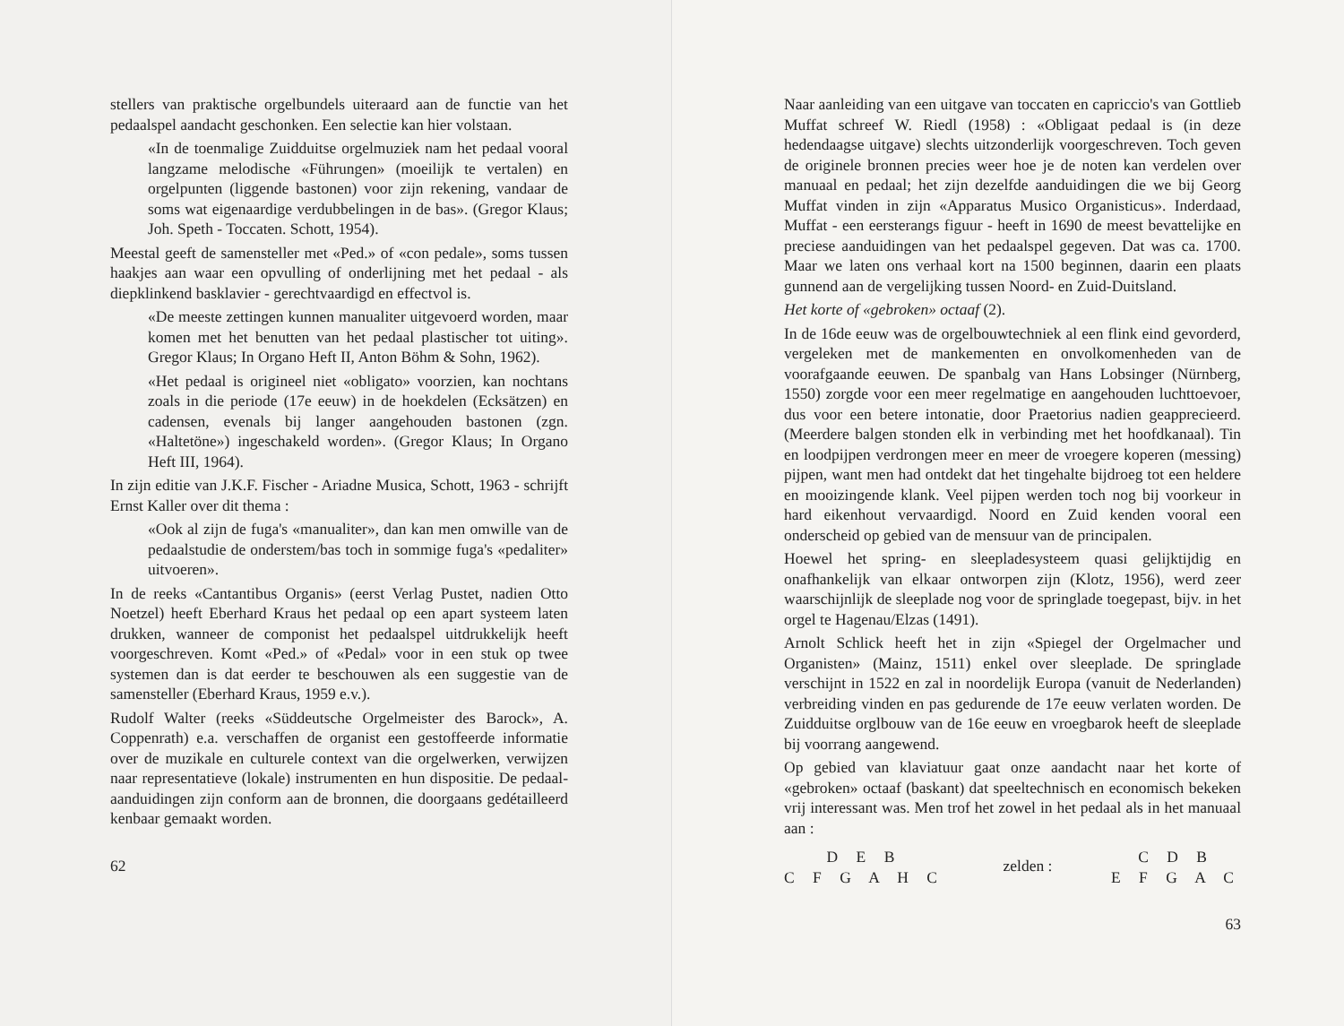stellers van praktische orgelbundels uiteraard aan de functie van het pedaalspel aandacht geschonken. Een selectie kan hier volstaan.
«In de toenmalige Zuidduitse orgelmuziek nam het pedaal vooral langzame melodische «Führungen» (moeilijk te vertalen) en orgelpunten (liggende bastonen) voor zijn rekening, vandaar de soms wat eigenaardige verdubbelingen in de bas». (Gregor Klaus; Joh. Speth - Toccaten. Schott, 1954).
Meestal geeft de samensteller met «Ped.» of «con pedale», soms tussen haakjes aan waar een opvulling of onderlijning met het pedaal - als diepklinkend basklavier - gerechtvaardigd en effectvol is.
«De meeste zettingen kunnen manualiter uitgevoerd worden, maar komen met het benutten van het pedaal plastischer tot uiting». Gregor Klaus; In Organo Heft II, Anton Böhm & Sohn, 1962).
«Het pedaal is origineel niet «obligato» voorzien, kan nochtans zoals in die periode (17e eeuw) in de hoekdelen (Ecksätzen) en cadensen, evenals bij langer aangehouden bastonen (zgn. «Haltetöne») ingeschakeld worden». (Gregor Klaus; In Organo Heft III, 1964).
In zijn editie van J.K.F. Fischer - Ariadne Musica, Schott, 1963 - schrijft Ernst Kaller over dit thema :
«Ook al zijn de fuga's «manualiter», dan kan men omwille van de pedaalstudie de onderstem/bas toch in sommige fuga's «pedaliter» uitvoeren».
In de reeks «Cantantibus Organis» (eerst Verlag Pustet, nadien Otto Noetzel) heeft Eberhard Kraus het pedaal op een apart systeem laten drukken, wanneer de componist het pedaalspel uitdrukkelijk heeft voorgeschreven. Komt «Ped.» of «Pedal» voor in een stuk op twee systemen dan is dat eerder te beschouwen als een suggestie van de samensteller (Eberhard Kraus, 1959 e.v.).
Rudolf Walter (reeks «Süddeutsche Orgelmeister des Barock», A. Coppenrath) e.a. verschaffen de organist een gestoffeerde informatie over de muzikale en culturele context van die orgelwerken, verwijzen naar representatieve (lokale) instrumenten en hun dispositie. De pedaal-aanduidingen zijn conform aan de bronnen, die doorgaans gedétailleerd kenbaar gemaakt worden.
62
Naar aanleiding van een uitgave van toccaten en capriccio's van Gottlieb Muffat schreef W. Riedl (1958) : «Obligaat pedaal is (in deze hedendaagse uitgave) slechts uitzonderlijk voorgeschreven. Toch geven de originele bronnen precies weer hoe je de noten kan verdelen over manuaal en pedaal; het zijn dezelfde aanduidingen die we bij Georg Muffat vinden in zijn «Apparatus Musico Organisticus». Inderdaad, Muffat - een eersterangs figuur - heeft in 1690 de meest bevattelijke en preciese aanduidingen van het pedaalspel gegeven. Dat was ca. 1700. Maar we laten ons verhaal kort na 1500 beginnen, daarin een plaats gunnend aan de vergelijking tussen Noord- en Zuid-Duitsland.
Het korte of «gebroken» octaaf (2).
In de 16de eeuw was de orgelbouwtechniek al een flink eind gevorderd, vergeleken met de mankementen en onvolkomenheden van de voorafgaande eeuwen. De spanbalg van Hans Lobsinger (Nürnberg, 1550) zorgde voor een meer regelmatige en aangehouden luchttoevoer, dus voor een betere intonatie, door Praetorius nadien geapprecieerd. (Meerdere balgen stonden elk in verbinding met het hoofdkanaal). Tin en loodpijpen verdrongen meer en meer de vroegere koperen (messing) pijpen, want men had ontdekt dat het tingehalte bijdroeg tot een heldere en mooizingende klank. Veel pijpen werden toch nog bij voorkeur in hard eikenhout vervaardigd. Noord en Zuid kenden vooral een onderscheid op gebied van de mensuur van de principalen.
Hoewel het spring- en sleepladesysteem quasi gelijktijdig en onafhankelijk van elkaar ontworpen zijn (Klotz, 1956), werd zeer waarschijnlijk de sleeplade nog voor de springlade toegepast, bijv. in het orgel te Hagenau/Elzas (1491).
Arnolt Schlick heeft het in zijn «Spiegel der Orgelmacher und Organisten» (Mainz, 1511) enkel over sleeplade. De springlade verschijnt in 1522 en zal in noordelijk Europa (vanuit de Nederlanden) verbreiding vinden en pas gedurende de 17e eeuw verlaten worden. De Zuidduitse orglbouw van de 16e eeuw en vroegbarok heeft de sleeplade bij voorrang aangewend.
Op gebied van klaviatuur gaat onze aandacht naar het korte of «gebroken» octaaf (baskant) dat speeltechnisch en economisch bekeken vrij interessant was. Men trof het zowel in het pedaal als in het manuaal aan :
D E B
C F G A H C
zelden :
C D B
E F G A C
63